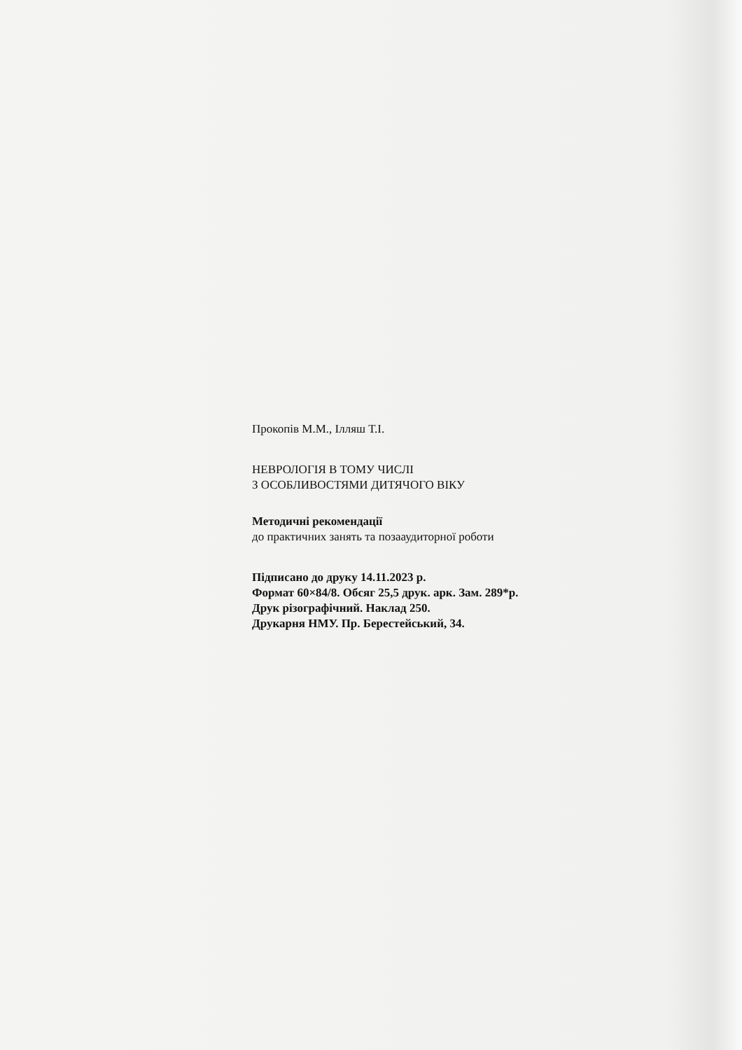Прокопів М.М., Ілляш Т.І.
НЕВРОЛОГІЯ В ТОМУ ЧИСЛІ
З ОСОБЛИВОСТЯМИ ДИТЯЧОГО ВІКУ
Методичні рекомендації
до практичних занять та позааудиторної роботи
Підписано до друку 14.11.2023 р.
Формат 60×84/8. Обсяг 25,5 друк. арк. Зам. 289*р.
Друк різографічний. Наклад 250.
Друкарня НМУ. Пр. Берестейський, 34.